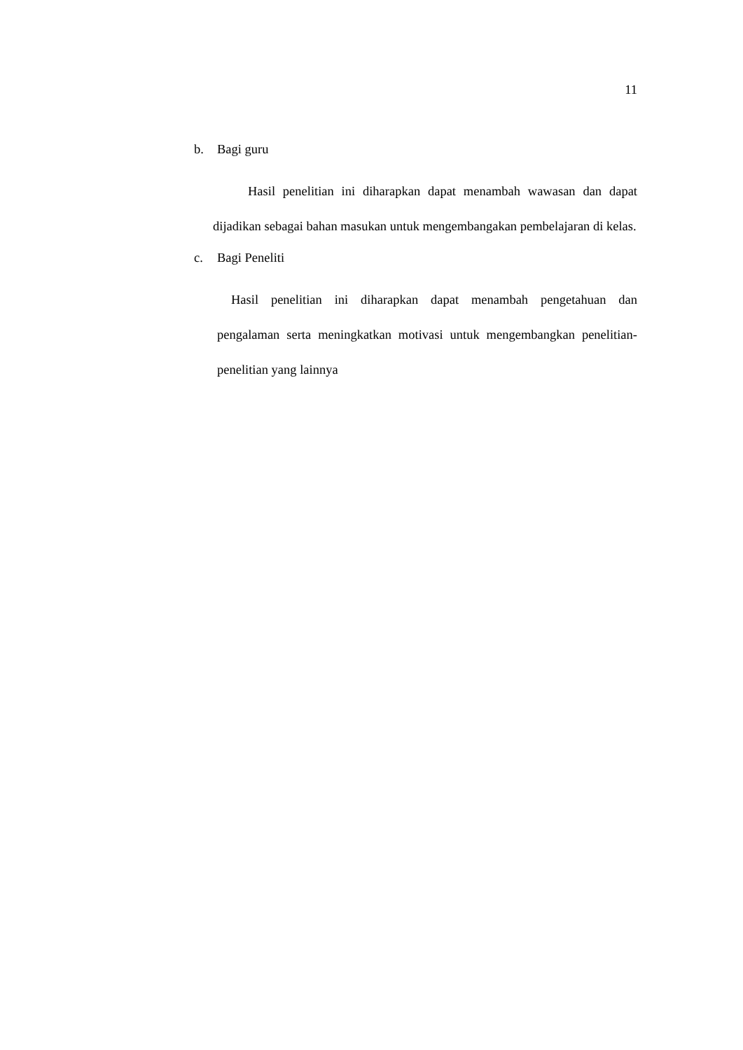11
b. Bagi guru
Hasil penelitian ini diharapkan dapat menambah wawasan dan dapat dijadikan sebagai bahan masukan untuk mengembangakan pembelajaran di kelas.
c. Bagi Peneliti
Hasil penelitian ini diharapkan dapat menambah pengetahuan dan pengalaman serta meningkatkan motivasi untuk mengembangkan penelitian-penelitian yang lainnya